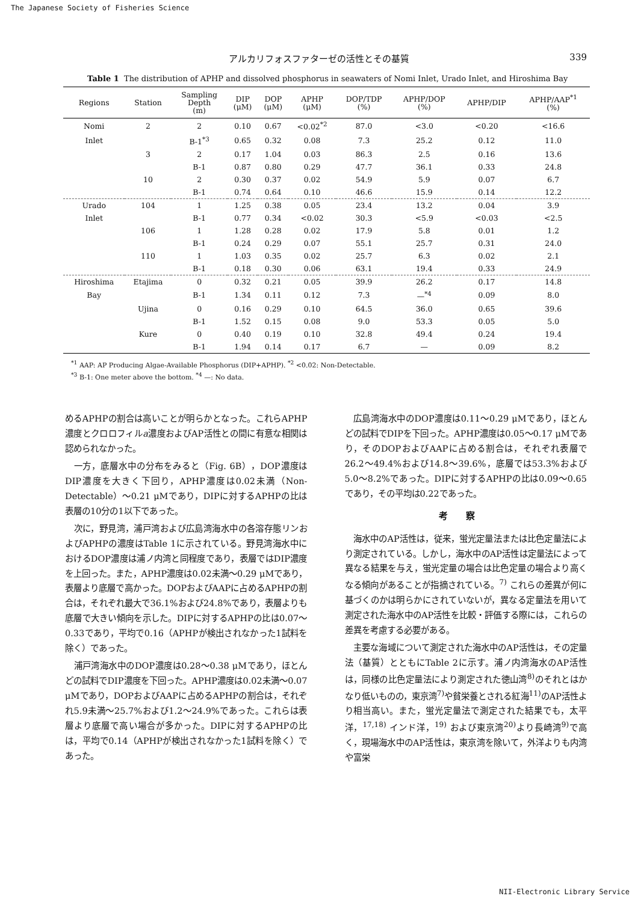The Japanese Society of Fisheries Science
アルカリフォスファターゼの活性とその基質 339
Table 1 The distribution of APHP and dissolved phosphorus in seawaters of Nomi Inlet, Urado Inlet, and Hiroshima Bay
| Regions | Station | Sampling Depth (m) | DIP (μM) | DOP (μM) | APHP (μM) | DOP/TDP (%) | APHP/DOP (%) | APHP/DIP | APHP/AAP<sup>*1</sup> (%) |
| --- | --- | --- | --- | --- | --- | --- | --- | --- | --- |
| Nomi | 2 | 2 | 0.10 | 0.67 | <0.02<sup>*2</sup> | 87.0 | <3.0 | <0.20 | <16.6 |
| Inlet | | B-1<sup>*3</sup> | 0.65 | 0.32 | 0.08 | 7.3 | 25.2 | 0.12 | 11.0 |
| | 3 | 2 | 0.17 | 1.04 | 0.03 | 86.3 | 2.5 | 0.16 | 13.6 |
| | | B-1 | 0.87 | 0.80 | 0.29 | 47.7 | 36.1 | 0.33 | 24.8 |
| | 10 | 2 | 0.30 | 0.37 | 0.02 | 54.9 | 5.9 | 0.07 | 6.7 |
| | | B-1 | 0.74 | 0.64 | 0.10 | 46.6 | 15.9 | 0.14 | 12.2 |
| Urado | 104 | 1 | 1.25 | 0.38 | 0.05 | 23.4 | 13.2 | 0.04 | 3.9 |
| Inlet | | B-1 | 0.77 | 0.34 | <0.02 | 30.3 | <5.9 | <0.03 | <2.5 |
| | 106 | 1 | 1.28 | 0.28 | 0.02 | 17.9 | 5.8 | 0.01 | 1.2 |
| | | B-1 | 0.24 | 0.29 | 0.07 | 55.1 | 25.7 | 0.31 | 24.0 |
| | 110 | 1 | 1.03 | 0.35 | 0.02 | 25.7 | 6.3 | 0.02 | 2.1 |
| | | B-1 | 0.18 | 0.30 | 0.06 | 63.1 | 19.4 | 0.33 | 24.9 |
| Hiroshima | Etajima | 0 | 0.32 | 0.21 | 0.05 | 39.9 | 26.2 | 0.17 | 14.8 |
| Bay | | B-1 | 1.34 | 0.11 | 0.12 | 7.3 | —<sup>*4</sup> | 0.09 | 8.0 |
| | Ujina | 0 | 0.16 | 0.29 | 0.10 | 64.5 | 36.0 | 0.65 | 39.6 |
| | | B-1 | 1.52 | 0.15 | 0.08 | 9.0 | 53.3 | 0.05 | 5.0 |
| | Kure | 0 | 0.40 | 0.19 | 0.10 | 32.8 | 49.4 | 0.24 | 19.4 |
| | | B-1 | 1.94 | 0.14 | 0.17 | 6.7 | — | 0.09 | 8.2 |
<sup>*1</sup> AAP: AP Producing Algae-Available Phosphorus (DIP+APHP). <sup>*2</sup> <0.02: Non-Detectable.
<sup>*3</sup> B-1: One meter above the bottom. <sup>*4</sup> —: No data.
めるAPHPの割合は高いことが明らかとなった。これらAPHP濃度とクロロフィルa濃度およびAP活性との間に有意な相関は認められなかった。
一方，底層水中の分布をみると（Fig. 6B），DOP濃度はDIP濃度を大きく下回り，APHP濃度は0.02未満（Non-Detectable）～0.21 μMであり，DIPに対するAPHPの比は表層の10分の1以下であった。
次に，野見湾，浦戸湾および広島湾海水中の各溶存態リンおよびAPHPの濃度はTable 1に示されている。野見湾海水中におけるDOP濃度は浦ノ内湾と同程度であり，表層ではDIP濃度を上回った。また，APHP濃度は0.02未満～0.29 μMであり，表層より底層で高かった。DOPおよびAAPに占めるAPHPの割合は，それぞれ最大で36.1%および24.8%であり，表層よりも底層で大きい傾向を示した。DIPに対するAPHPの比は0.07～0.33であり，平均で0.16（APHPが検出されなかった1試料を除く）であった。
浦戸湾海水中のDOP濃度は0.28～0.38 μMであり，ほとんどの試料でDIP濃度を下回った。APHP濃度は0.02未満～0.07 μMであり，DOPおよびAAPに占めるAPHPの割合は，それぞれ5.9未満～25.7%および1.2～24.9%であった。これらは表層より底層で高い場合が多かった。DIPに対するAPHPの比は，平均で0.14（APHPが検出されなかった1試料を除く）であった。
広島湾海水中のDOP濃度は0.11～0.29 μMであり，ほとんどの試料でDIPを下回った。APHP濃度は0.05～0.17 μMであり，そのDOPおよびAAPに占める割合は，それぞれ表層で26.2～49.4%および14.8～39.6%，底層では53.3%および5.0～8.2%であった。DIPに対するAPHPの比は0.09～0.65であり，その平均は0.22であった。
考察
海水中のAP活性は，従来，蛍光定量法または比色定量法により測定されている。しかし，海水中のAP活性は定量法によって異なる結果を与え，蛍光定量の場合は比色定量の場合より高くなる傾向があることが指摘されている。<sup>7)</sup> これらの差異が何に基づくのかは明らかにされていないが，異なる定量法を用いて測定された海水中のAP活性を比較・評価する際には，これらの差異を考慮する必要がある。
主要な海域について測定された海水中のAP活性は，その定量法（基質）とともにTable 2に示す。浦ノ内湾海水のAP活性は，同様の比色定量法により測定された徳山湾<sup>8)</sup>のそれとはかなり低いものの，東京湾<sup>7)</sup>や貧栄養とされる紅海<sup>11)</sup>のAP活性より相当高い。また，蛍光定量法で測定された結果でも，太平洋，<sup>17,18)</sup> インド洋，<sup>19)</sup> および東京湾<sup>20)</sup>より長崎湾<sup>9)</sup>で高く，現場海水中のAP活性は，東京湾を除いて，外洋よりも内湾や富栄
NII-Electronic Library Service